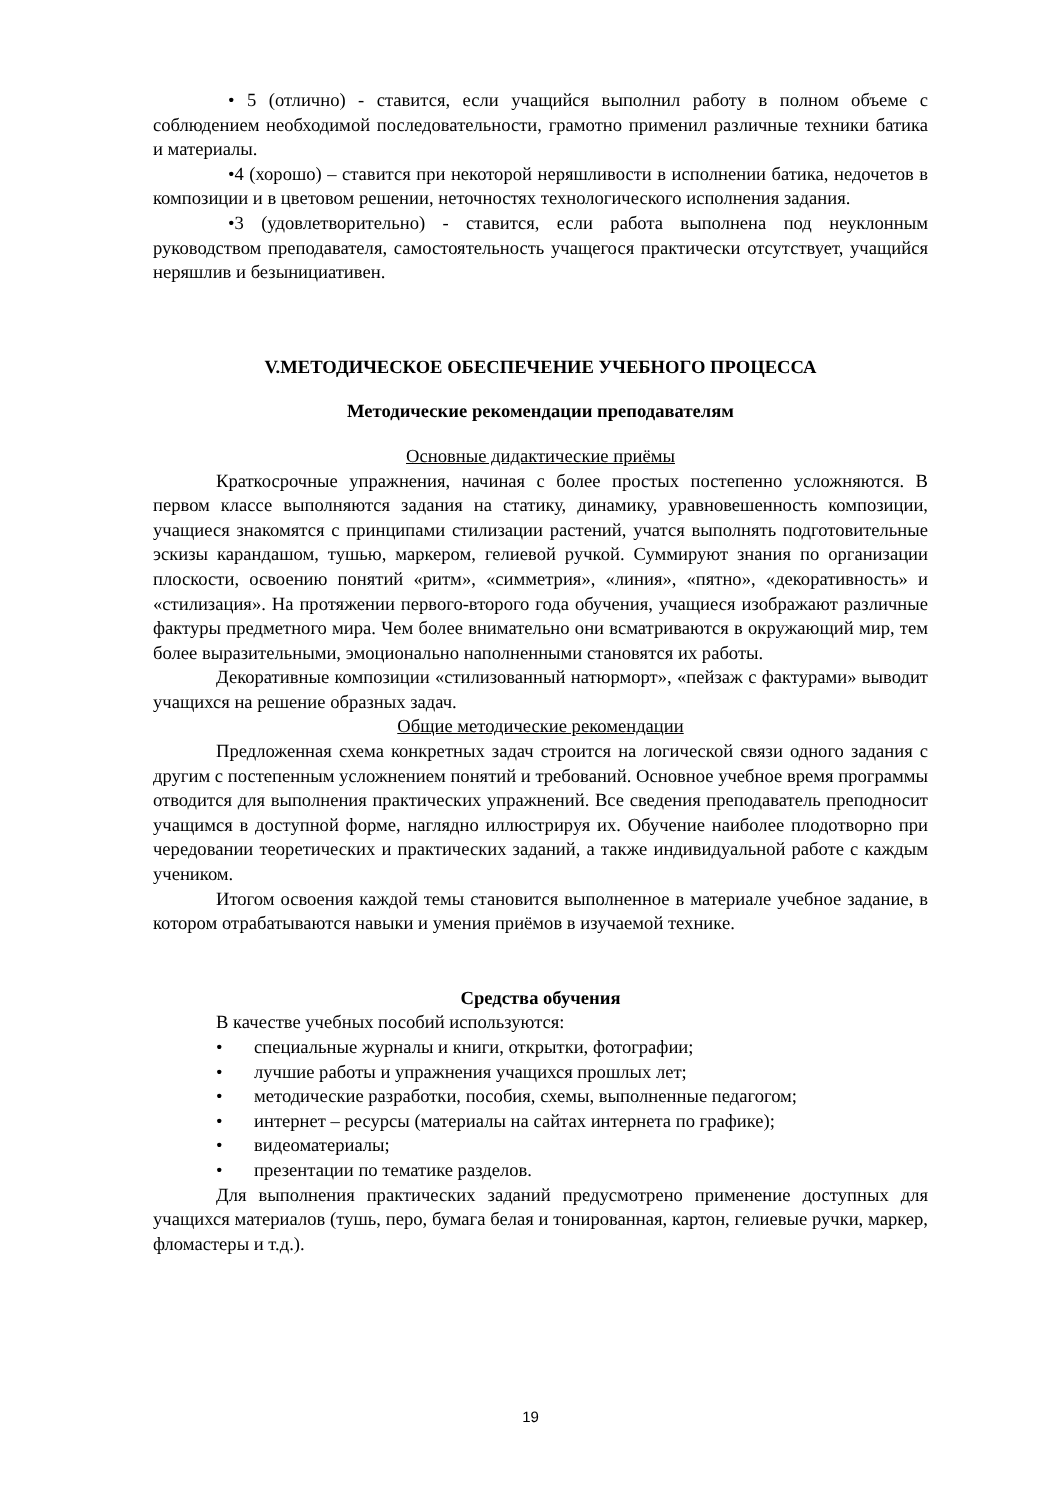• 5 (отлично) - ставится, если учащийся выполнил работу в полном объеме с соблюдением необходимой последовательности, грамотно применил различные техники батика и материалы.
•4 (хорошо) – ставится при некоторой неряшливости в исполнении батика, недочетов в композиции и в цветовом решении, неточностях технологического исполнения задания.
•3 (удовлетворительно) - ставится, если работа выполнена под неуклонным руководством преподавателя, самостоятельность учащегося практически отсутствует, учащийся неряшлив и безынициативен.
V.МЕТОДИЧЕСКОЕ ОБЕСПЕЧЕНИЕ УЧЕБНОГО ПРОЦЕССА
Методические рекомендации преподавателям
Основные дидактические приёмы
Краткосрочные упражнения, начиная с более простых постепенно усложняются. В первом классе выполняются задания на статику, динамику, уравновешенность композиции, учащиеся знакомятся с принципами стилизации растений, учатся выполнять подготовительные эскизы карандашом, тушью, маркером, гелиевой ручкой. Суммируют знания по организации плоскости, освоению понятий «ритм», «симметрия», «линия», «пятно», «декоративность» и «стилизация». На протяжении первого-второго года обучения, учащиеся изображают различные фактуры предметного мира. Чем более внимательно они всматриваются в окружающий мир, тем более выразительными, эмоционально наполненными становятся их работы.
Декоративные композиции «стилизованный натюрморт», «пейзаж с фактурами» выводит учащихся на решение образных задач.
Общие методические рекомендации
Предложенная схема конкретных задач строится на логической связи одного задания с другим с постепенным усложнением понятий и требований. Основное учебное время программы отводится для выполнения практических упражнений. Все сведения преподаватель преподносит учащимся в доступной форме, наглядно иллюстрируя их. Обучение наиболее плодотворно при чередовании теоретических и практических заданий, а также индивидуальной работе с каждым учеником.
Итогом освоения каждой темы становится выполненное в материале учебное задание, в котором отрабатываются навыки и умения приёмов в изучаемой технике.
Средства обучения
В качестве учебных пособий используются:
• специальные журналы и книги, открытки, фотографии;
• лучшие работы и упражнения учащихся прошлых лет;
• методические разработки, пособия, схемы, выполненные педагогом;
• интернет – ресурсы (материалы на сайтах интернета по графике);
• видеоматериалы;
• презентации по тематике разделов.
Для выполнения практических заданий предусмотрено применение доступных для учащихся материалов (тушь, перо, бумага белая и тонированная, картон, гелиевые ручки, маркер, фломастеры и т.д.).
19